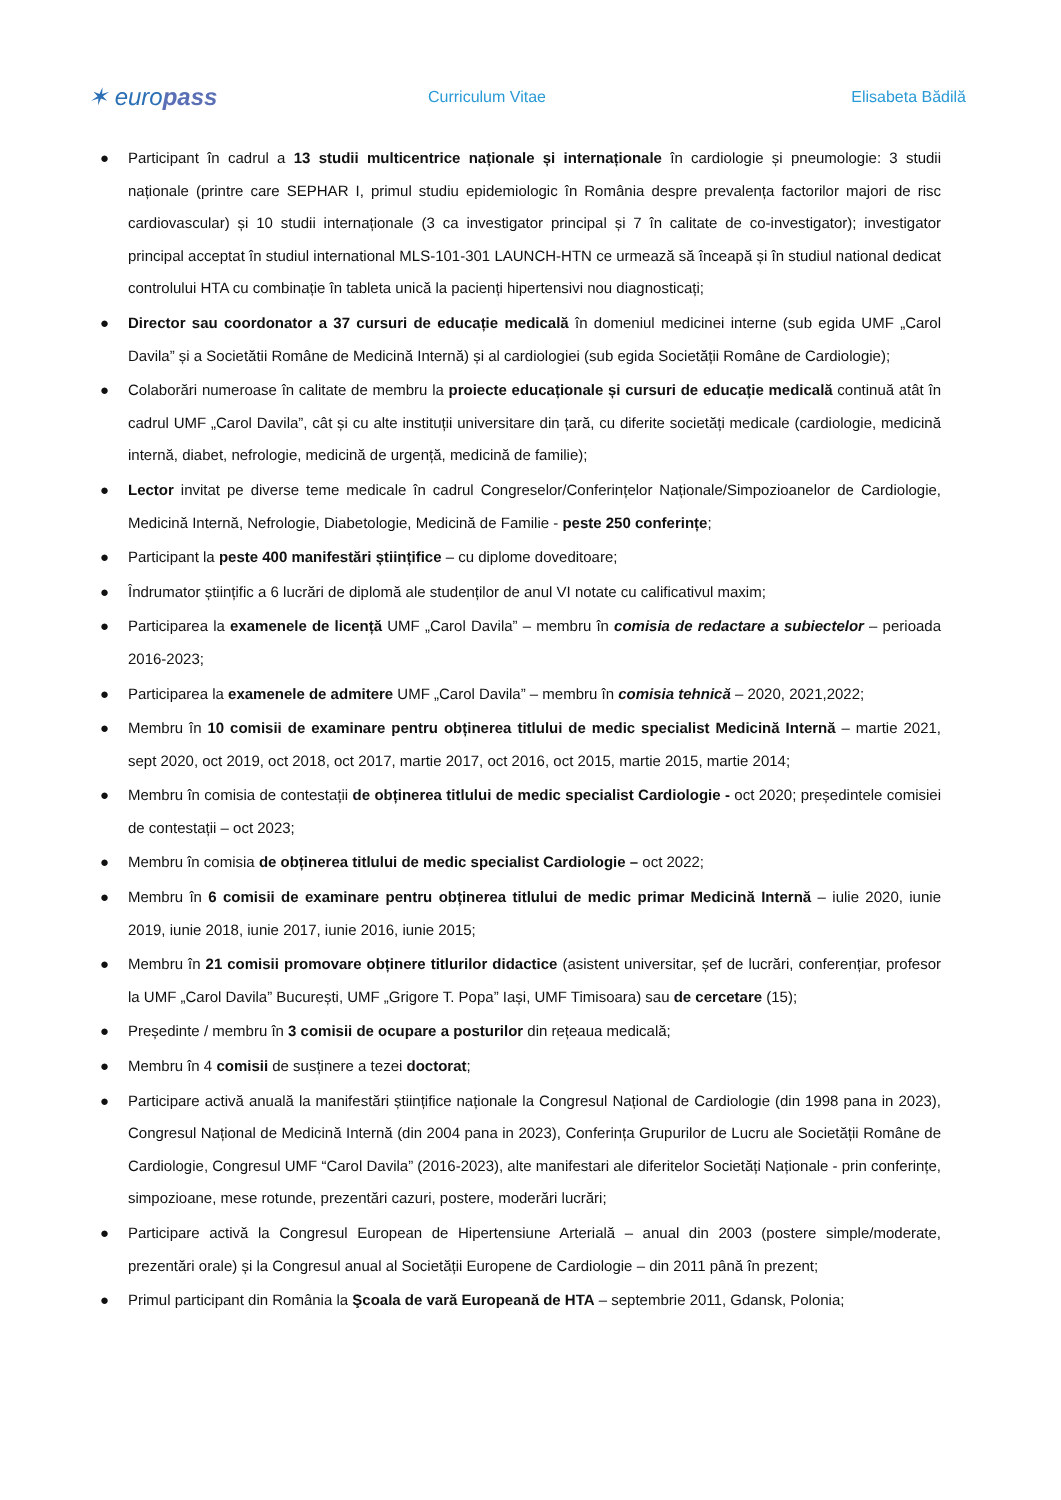✶ europass
Curriculum Vitae Elisabeta Bădilă
● Participant în cadrul a 13 studii multicentrice naționale și internaționale în cardiologie și pneumologie: 3 studii naționale (printre care SEPHAR I, primul studiu epidemiologic în România despre prevalența factorilor majori de risc cardiovascular) și 10 studii internaționale (3 ca investigator principal și 7 în calitate de co-investigator); investigator principal acceptat în studiul international MLS-101-301 LAUNCH-HTN ce urmează să înceapă și în studiul national dedicat controlului HTA cu combinație în tableta unică la pacienți hipertensivi nou diagnosticați;
● Director sau coordonator a 37 cursuri de educație medicală în domeniul medicinei interne (sub egida UMF „Carol Davila” și a Societătii Române de Medicină Internă) și al cardiologiei (sub egida Societății Române de Cardiologie);
● Colaborări numeroase în calitate de membru la proiecte educaționale și cursuri de educație medicală continuă atât în cadrul UMF „Carol Davila”, cât și cu alte instituții universitare din țară, cu diferite societăți medicale (cardiologie, medicină internă, diabet, nefrologie, medicină de urgență, medicină de familie);
● Lector invitat pe diverse teme medicale în cadrul Congreselor/Conferințelor Naționale/Simpozioanelor de Cardiologie, Medicină Internă, Nefrologie, Diabetologie, Medicină de Familie - peste 250 conferințe;
● Participant la peste 400 manifestări științifice – cu diplome doveditoare;
● Îndrumator științific a 6 lucrări de diplomă ale studenților de anul VI notate cu calificativul maxim;
● Participarea la examenele de licență UMF „Carol Davila” – membru în comisia de redactare a subiectelor – perioada 2016-2023;
● Participarea la examenele de admitere UMF „Carol Davila” – membru în comisia tehnică – 2020, 2021,2022;
● Membru în 10 comisii de examinare pentru obținerea titlului de medic specialist Medicină Internă – martie 2021, sept 2020, oct 2019, oct 2018, oct 2017, martie 2017, oct 2016, oct 2015, martie 2015, martie 2014;
● Membru în comisia de contestații de obținerea titlului de medic specialist Cardiologie - oct 2020; președintele comisiei de contestații – oct 2023;
● Membru în comisia de obținerea titlului de medic specialist Cardiologie – oct 2022;
● Membru în 6 comisii de examinare pentru obținerea titlului de medic primar Medicină Internă – iulie 2020, iunie 2019, iunie 2018, iunie 2017, iunie 2016, iunie 2015;
● Membru în 21 comisii promovare obținere titlurilor didactice (asistent universitar, șef de lucrări, conferențiar, profesor la UMF „Carol Davila” București, UMF „Grigore T. Popa” Iași, UMF Timisoara) sau de cercetare (15);
● Președinte / membru în 3 comisii de ocupare a posturilor din rețeaua medicală;
● Membru în 4 comisii de susținere a tezei doctorat;
● Participare activă anuală la manifestări științifice naționale la Congresul Național de Cardiologie (din 1998 pana in 2023), Congresul Național de Medicină Internă (din 2004 pana in 2023), Conferința Grupurilor de Lucru ale Societății Române de Cardiologie, Congresul UMF “Carol Davila” (2016-2023), alte manifestari ale diferitelor Societăți Naționale - prin conferințe, simpozioane, mese rotunde, prezentări cazuri, postere, moderări lucrări;
● Participare activă la Congresul European de Hipertensiune Arterială – anual din 2003 (postere simple/moderate, prezentări orale) și la Congresul anual al Societății Europene de Cardiologie – din 2011 până în prezent;
● Primul participant din România la Şcoala de vară Europeană de HTA – septembrie 2011, Gdansk, Polonia;